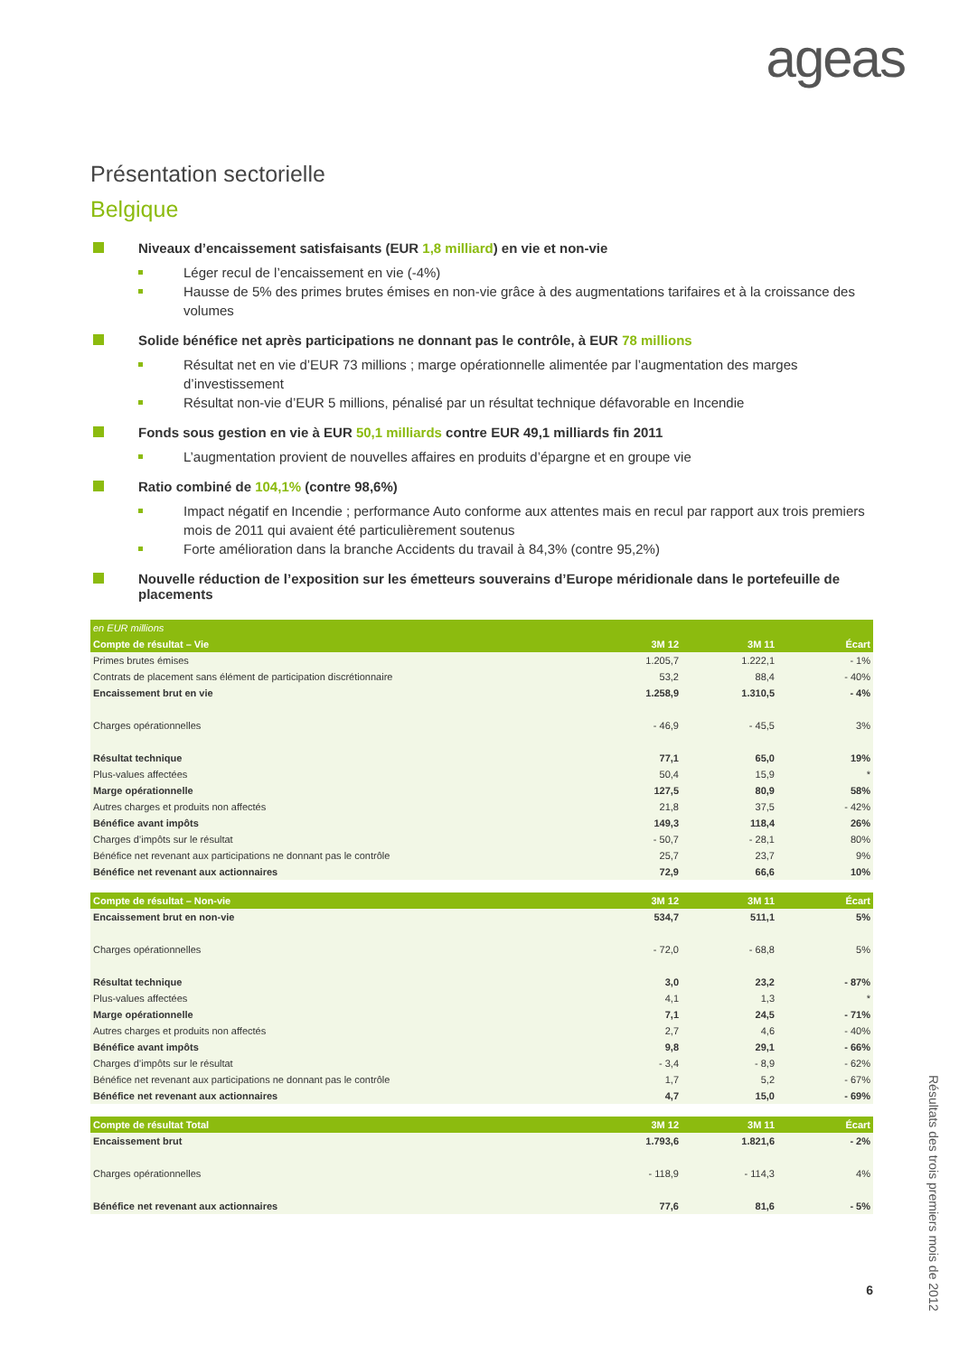ageas
Présentation sectorielle
Belgique
Niveaux d’encaissement satisfaisants (EUR 1,8 milliard) en vie et non-vie
Léger recul de l’encaissement en vie (-4%)
Hausse de 5% des primes brutes émises en non-vie grâce à des augmentations tarifaires et à la croissance des volumes
Solide bénéfice net après participations ne donnant pas le contrôle, à EUR 78 millions
Résultat net en vie d’EUR 73 millions ; marge opérationnelle alimentée par l’augmentation des marges d’investissement
Résultat non-vie d’EUR 5 millions, pénalisé par un résultat technique défavorable en Incendie
Fonds sous gestion en vie à EUR 50,1 milliards contre EUR 49,1 milliards fin 2011
L’augmentation provient de nouvelles affaires en produits d’épargne et en groupe vie
Ratio combiné de 104,1% (contre 98,6%)
Impact négatif en Incendie ; performance Auto conforme aux attentes mais en recul par rapport aux trois premiers mois de 2011 qui avaient été particulièrement soutenus
Forte amélioration dans la branche Accidents du travail à 84,3% (contre 95,2%)
Nouvelle réduction de l’exposition sur les émetteurs souverains d’Europe méridionale dans le portefeuille de placements
| en EUR millions | | | |
| Compte de résultat – Vie | 3M 12 | 3M 11 | Écart |
| Primes brutes émises | 1.205,7 | 1.222,1 | - 1% |
| Contrats de placement sans élément de participation discrétionnaire | 53,2 | 88,4 | - 40% |
| Encaissement brut en vie | 1.258,9 | 1.310,5 | - 4% |
| Charges opérationnelles | - 46,9 | - 45,5 | 3% |
| Résultat technique | 77,1 | 65,0 | 19% |
| Plus-values affectées | 50,4 | 15,9 | * |
| Marge opérationnelle | 127,5 | 80,9 | 58% |
| Autres charges et produits non affectés | 21,8 | 37,5 | - 42% |
| Bénéfice avant impôts | 149,3 | 118,4 | 26% |
| Charges d’impôts sur le résultat | - 50,7 | - 28,1 | 80% |
| Bénéfice net revenant aux participations ne donnant pas le contrôle | 25,7 | 23,7 | 9% |
| Bénéfice net revenant aux actionnaires | 72,9 | 66,6 | 10% |
| Compte de résultat – Non-vie | 3M 12 | 3M 11 | Écart |
| Encaissement brut en non-vie | 534,7 | 511,1 | 5% |
| Charges opérationnelles | - 72,0 | - 68,8 | 5% |
| Résultat technique | 3,0 | 23,2 | - 87% |
| Plus-values affectées | 4,1 | 1,3 | * |
| Marge opérationnelle | 7,1 | 24,5 | - 71% |
| Autres charges et produits non affectés | 2,7 | 4,6 | - 40% |
| Bénéfice avant impôts | 9,8 | 29,1 | - 66% |
| Charges d’impôts sur le résultat | - 3,4 | - 8,9 | - 62% |
| Bénéfice net revenant aux participations ne donnant pas le contrôle | 1,7 | 5,2 | - 67% |
| Bénéfice net revenant aux actionnaires | 4,7 | 15,0 | - 69% |
| Compte de résultat Total | 3M 12 | 3M 11 | Écart |
| Encaissement brut | 1.793,6 | 1.821,6 | - 2% |
| Charges opérationnelles | - 118,9 | - 114,3 | 4% |
| Bénéfice net revenant aux actionnaires | 77,6 | 81,6 | - 5% |
Résultats des trois premiers mois de 2012
6